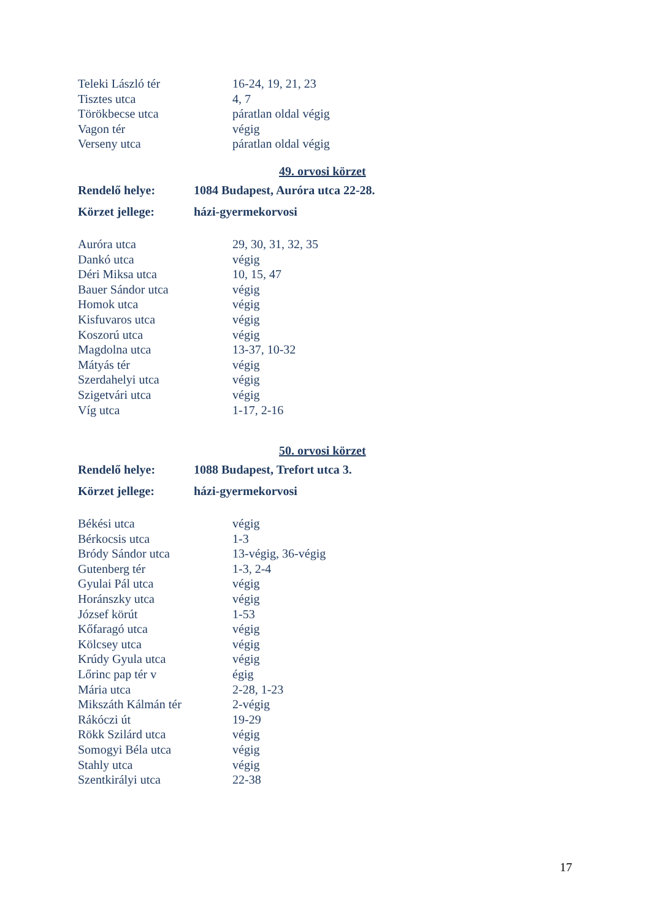| Teleki László tér | 16-24, 19, 21, 23 |
| Tisztes utca | 4, 7 |
| Törökbecse utca | páratlan oldal végig |
| Vagon tér | végig |
| Verseny utca | páratlan oldal végig |
49. orvosi körzet
| Rendelő helye: | 1084 Budapest, Auróra utca 22-28. |
| Körzet jellege: | házi-gyermekorvosi |
| Auróra utca | 29, 30, 31, 32, 35 |
| Dankó utca | végig |
| Déri Miksa utca | 10, 15, 47 |
| Bauer Sándor utca | végig |
| Homok utca | végig |
| Kisfuvaros utca | végig |
| Koszorú utca | végig |
| Magdolna utca | 13-37, 10-32 |
| Mátyás tér | végig |
| Szerdahelyi utca | végig |
| Szigetvári utca | végig |
| Víg utca | 1-17, 2-16 |
50. orvosi körzet
| Rendelő helye: | 1088 Budapest, Trefort utca 3. |
| Körzet jellege: | házi-gyermekorvosi |
| Békési utca | végig |
| Bérkocsis utca | 1-3 |
| Bródy Sándor utca | 13-végig, 36-végig |
| Gutenberg tér | 1-3, 2-4 |
| Gyulai Pál utca | végig |
| Horánszky utca | végig |
| József körút | 1-53 |
| Kőfaragó utca | végig |
| Kölcsey utca | végig |
| Krúdy Gyula utca | végig |
| Lőrinc pap tér v | égig |
| Mária utca | 2-28, 1-23 |
| Mikszáth Kálmán tér | 2-végig |
| Rákóczi út | 19-29 |
| Rökk Szilárd utca | végig |
| Somogyi Béla utca | végig |
| Stahly utca | végig |
| Szentkirályi utca | 22-38 |
17